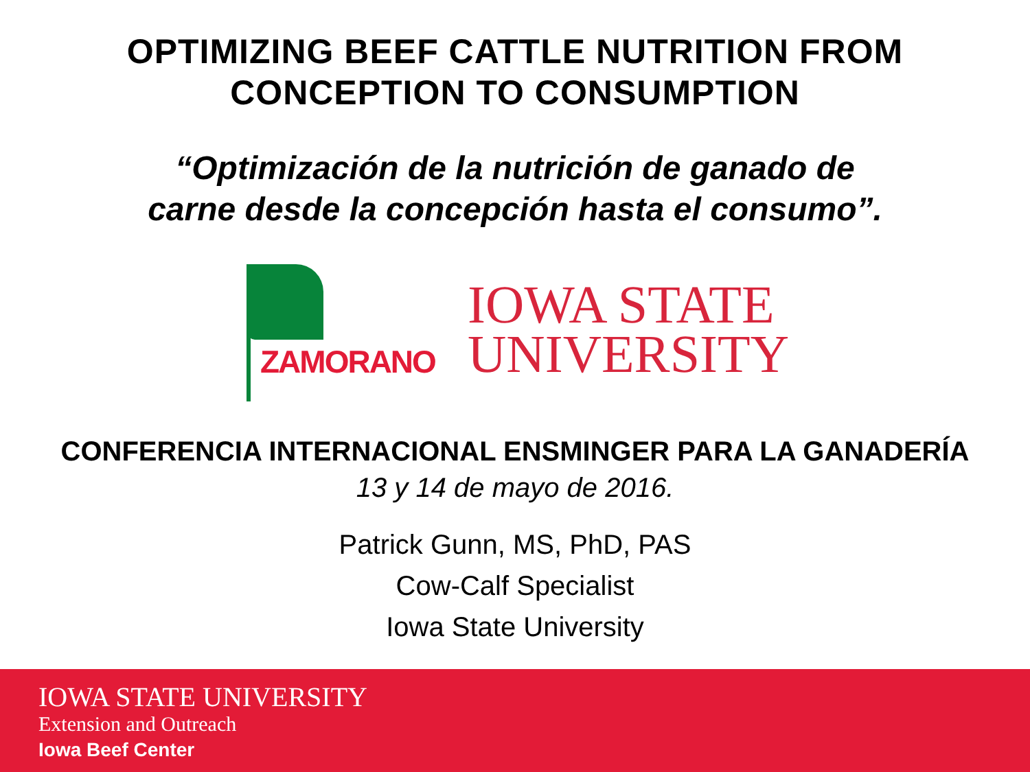OPTIMIZING BEEF CATTLE NUTRITION FROM
CONCEPTION TO CONSUMPTION
“Optimización de la nutrición de ganado de
carne desde la concepción hasta el consumo”.
ZAMORANO
IOWA STATE
UNIVERSITY
CONFERENCIA INTERNACIONAL ENSMINGER PARA LA GANADERÍA
13 y 14 de mayo de 2016.
Patrick Gunn, MS, PhD, PAS
Cow-Calf Specialist
Iowa State University
IOWA STATE UNIVERSITY
Extension and Outreach
Iowa Beef Center